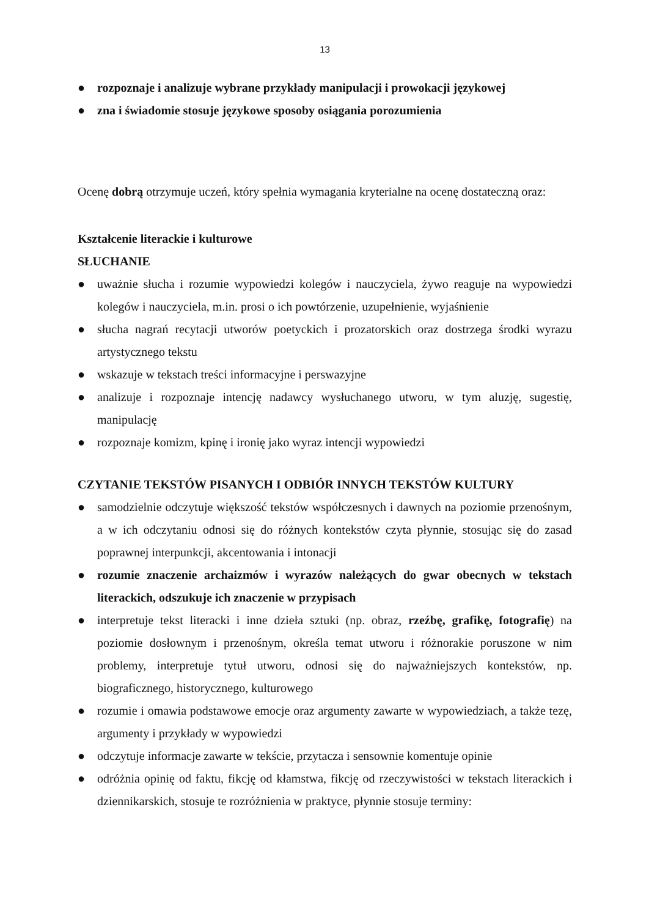13
● rozpoznaje i analizuje wybrane przykłady manipulacji i prowokacji językowej
● zna i świadomie stosuje językowe sposoby osiągania porozumienia
Ocenę dobrą otrzymuje uczeń, który spełnia wymagania kryterialne na ocenę dostateczną oraz:
Kształcenie literackie i kulturowe
SŁUCHANIE
● uważnie słucha i rozumie wypowiedzi kolegów i nauczyciela, żywo reaguje na wypowiedzi kolegów i nauczyciela, m.in. prosi o ich powtórzenie, uzupełnienie, wyjaśnienie
● słucha nagrań recytacji utworów poetyckich i prozatorskich oraz dostrzega środki wyrazu artystycznego tekstu
● wskazuje w tekstach treści informacyjne i perswazyjne
● analizuje i rozpoznaje intencję nadawcy wysłuchanego utworu, w tym aluzję, sugestię, manipulację
● rozpoznaje komizm, kpinę i ironię jako wyraz intencji wypowiedzi
CZYTANIE TEKSTÓW PISANYCH I ODBIÓR INNYCH TEKSTÓW KULTURY
● samodzielnie odczytuje większość tekstów współczesnych i dawnych na poziomie przenośnym, a w ich odczytaniu odnosi się do różnych kontekstów czyta płynnie, stosując się do zasad poprawnej interpunkcji, akcentowania i intonacji
● rozumie znaczenie archaizmów i wyrazów należących do gwar obecnych w tekstach literackich, odszukuje ich znaczenie w przypisach
● interpretuje tekst literacki i inne dzieła sztuki (np. obraz, rzeźbę, grafikę, fotografię) na poziomie dosłownym i przenośnym, określa temat utworu i różnorakie poruszone w nim problemy, interpretuje tytuł utworu, odnosi się do najważniejszych kontekstów, np. biograficznego, historycznego, kulturowego
● rozumie i omawia podstawowe emocje oraz argumenty zawarte w wypowiedziach, a także tezę, argumenty i przykłady w wypowiedzi
● odczytuje informacje zawarte w tekście, przytacza i sensownie komentuje opinie
● odróżnia opinię od faktu, fikcję od kłamstwa, fikcję od rzeczywistości w tekstach literackich i dziennikarskich, stosuje te rozróżnienia w praktyce, płynnie stosuje terminy: